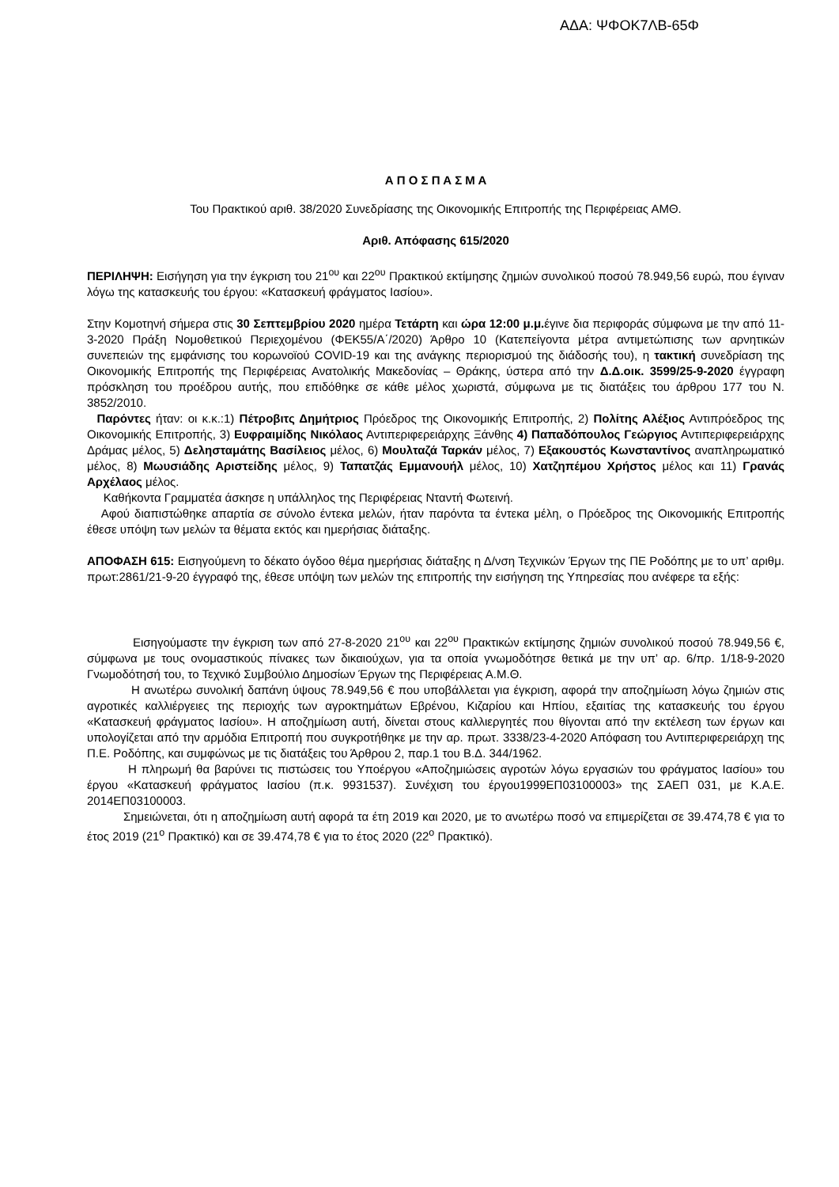ΑΔΑ: ΨΦΟΚ7ΛΒ-65Φ
Α Π Ο Σ Π Α Σ Μ Α
Του Πρακτικού αριθ. 38/2020 Συνεδρίασης της Οικονομικής Επιτροπής της Περιφέρειας ΑΜΘ.
Αριθ. Απόφασης 615/2020
ΠΕΡΙΛΗΨΗ: Εισήγηση για την έγκριση του 21<sup>ου</sup> και 22<sup>ου</sup> Πρακτικού εκτίμησης ζημιών συνολικού ποσού 78.949,56 ευρώ, που έγιναν λόγω της κατασκευής του έργου: «Κατασκευή φράγματος Ιασίου».
Στην Κομοτηνή σήμερα στις 30 Σεπτεμβρίου 2020 ημέρα Τετάρτη και ώρα 12:00 μ.μ. έγινε δια περιφοράς σύμφωνα με την από 11-3-2020 Πράξη Νομοθετικού Περιεχομένου (ΦΕΚ55/Α΄/2020) Άρθρο 10 (Κατεπείγοντα μέτρα αντιμετώπισης των αρνητικών συνεπειών της εμφάνισης του κορωνοϊού COVID-19 και της ανάγκης περιορισμού της διάδοσής του), η τακτική συνεδρίαση της Οικονομικής Επιτροπής της Περιφέρειας Ανατολικής Μακεδονίας – Θράκης, ύστερα από την Δ.Δ.οικ. 3599/25-9-2020 έγγραφη πρόσκληση του προέδρου αυτής, που επιδόθηκε σε κάθε μέλος χωριστά, σύμφωνα με τις διατάξεις του άρθρου 177 του Ν. 3852/2010.
Παρόντες ήταν: οι κ.κ.:1) Πέτροβιτς Δημήτριος Πρόεδρος της Οικονομικής Επιτροπής, 2) Πολίτης Αλέξιος Αντιπρόεδρος της Οικονομικής Επιτροπής, 3) Ευφραιμίδης Νικόλαος Αντιπεριφερειάρχης Ξάνθης 4) Παπαδόπουλος Γεώργιος Αντιπεριφερειάρχης Δράμας μέλος, 5) Δελησταμάτης Βασίλειος μέλος, 6) Μουλταζά Ταρκάν μέλος, 7) Εξακουστός Κωνσταντίνος αναπληρωματικό μέλος, 8) Μωυσιάδης Αριστείδης μέλος, 9) Ταπατζάς Εμμανουήλ μέλος, 10) Χατζηπέμου Χρήστος μέλος και 11) Γρανάς Αρχέλαος μέλος.
Καθήκοντα Γραμματέα άσκησε η υπάλληλος της Περιφέρειας Νταντή Φωτεινή.
Αφού διαπιστώθηκε απαρτία σε σύνολο έντεκα μελών, ήταν παρόντα τα έντεκα μέλη, ο Πρόεδρος της Οικονομικής Επιτροπής έθεσε υπόψη των μελών τα θέματα εκτός και ημερήσιας διάταξης.
ΑΠΟΦΑΣΗ 615: Εισηγούμενη το δέκατο όγδοο θέμα ημερήσιας διάταξης η Δ/νση Τεχνικών Έργων της ΠΕ Ροδόπης με το υπ’ αριθμ. πρωτ:2861/21-9-20 έγγραφό της, έθεσε υπόψη των μελών της επιτροπής την εισήγηση της Υπηρεσίας που ανέφερε τα εξής:
Εισηγούμαστε την έγκριση των από 27-8-2020 21<sup>ου</sup> και 22<sup>ου</sup> Πρακτικών εκτίμησης ζημιών συνολικού ποσού 78.949,56 €, σύμφωνα με τους ονομαστικούς πίνακες των δικαιούχων, για τα οποία γνωμοδότησε θετικά με την υπ’ αρ. 6/πρ. 1/18-9-2020 Γνωμοδότησή του, το Τεχνικό Συμβούλιο Δημοσίων Έργων της Περιφέρειας Α.Μ.Θ.
Η ανωτέρω συνολική δαπάνη ύψους 78.949,56 € που υποβάλλεται για έγκριση, αφορά την αποζημίωση λόγω ζημιών στις αγροτικές καλλιέργειες της περιοχής των αγροκτημάτων Εβρένου, Κιζαρίου και Ηπίου, εξαιτίας της κατασκευής του έργου «Κατασκευή φράγματος Ιασίου». Η αποζημίωση αυτή, δίνεται στους καλλιεργητές που θίγονται από την εκτέλεση των έργων και υπολογίζεται από την αρμόδια Επιτροπή που συγκροτήθηκε με την αρ. πρωτ. 3338/23-4-2020 Απόφαση του Αντιπεριφερειάρχη της Π.Ε. Ροδόπης, και συμφώνως με τις διατάξεις του Άρθρου 2, παρ.1 του Β.Δ. 344/1962.
Η πληρωμή θα βαρύνει τις πιστώσεις του Υποέργου «Αποζημιώσεις αγροτών λόγω εργασιών του φράγματος Ιασίου» του έργου «Κατασκευή φράγματος Ιασίου (π.κ. 9931537). Συνέχιση του έργου1999ΕΠ03100003» της ΣΑΕΠ 031, με Κ.Α.Ε. 2014ΕΠ03100003.
Σημειώνεται, ότι η αποζημίωση αυτή αφορά τα έτη 2019 και 2020, με το ανωτέρω ποσό να επιμερίζεται σε 39.474,78 € για το έτος 2019 (21<sup>ο</sup> Πρακτικό) και σε 39.474,78 € για το έτος 2020 (22<sup>ο</sup> Πρακτικό).